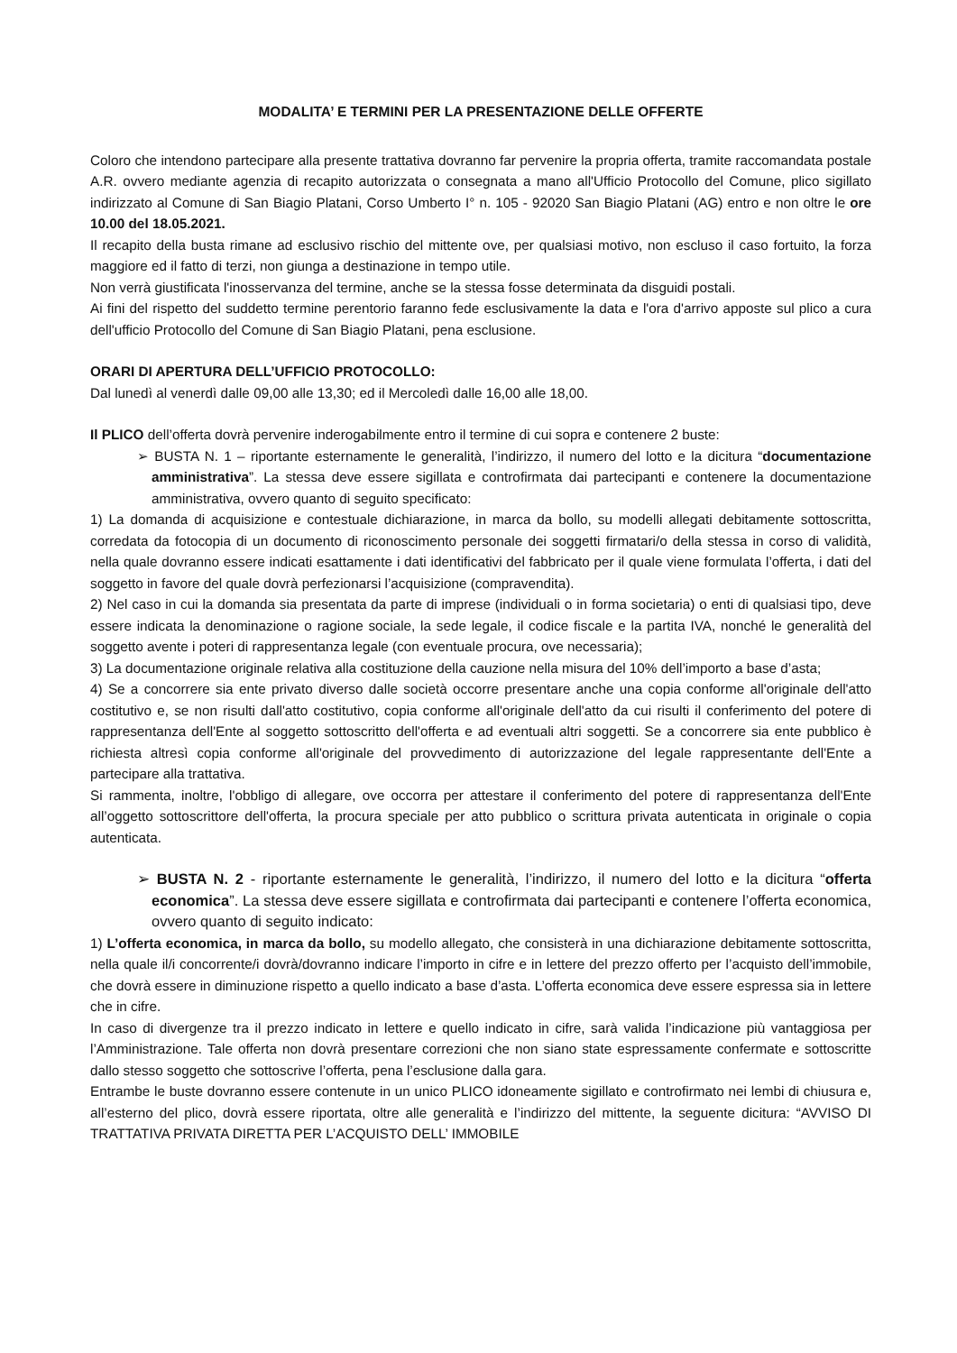MODALITA’ E TERMINI PER LA PRESENTAZIONE DELLE OFFERTE
Coloro che intendono partecipare alla presente trattativa dovranno far pervenire la propria offerta, tramite raccomandata postale A.R. ovvero mediante agenzia di recapito autorizzata o consegnata a mano all'Ufficio Protocollo del Comune, plico sigillato indirizzato al Comune di San Biagio Platani, Corso Umberto I° n. 105 - 92020 San Biagio Platani (AG) entro e non oltre le ore 10.00 del 18.05.2021.
Il recapito della busta rimane ad esclusivo rischio del mittente ove, per qualsiasi motivo, non escluso il caso fortuito, la forza maggiore ed il fatto di terzi, non giunga a destinazione in tempo utile.
Non verrà giustificata l'inosservanza del termine, anche se la stessa fosse determinata da disguidi postali.
Ai fini del rispetto del suddetto termine perentorio faranno fede esclusivamente la data e l'ora d'arrivo apposte sul plico a cura dell'ufficio Protocollo del Comune di San Biagio Platani, pena esclusione.
ORARI DI APERTURA DELL’UFFICIO PROTOCOLLO:
Dal lunedì al venerdì dalle 09,00 alle 13,30; ed il Mercoledì dalle 16,00 alle 18,00.
Il PLICO dell’offerta dovrà pervenire inderogabilmente entro il termine di cui sopra e contenere 2 buste:
➢ BUSTA N. 1 – riportante esternamente le generalità, l’indirizzo, il numero del lotto e la dicitura “documentazione amministrativa”. La stessa deve essere sigillata e controfirmata dai partecipanti e contenere la documentazione amministrativa, ovvero quanto di seguito specificato:
1) La domanda di acquisizione e contestuale dichiarazione, in marca da bollo, su modelli allegati debitamente sottoscritta, corredata da fotocopia di un documento di riconoscimento personale dei soggetti firmatari/o della stessa in corso di validità, nella quale dovranno essere indicati esattamente i dati identificativi del fabbricato per il quale viene formulata l’offerta, i dati del soggetto in favore del quale dovrà perfezionarsi l’acquisizione (compravendita).
2) Nel caso in cui la domanda sia presentata da parte di imprese (individuali o in forma societaria) o enti di qualsiasi tipo, deve essere indicata la denominazione o ragione sociale, la sede legale, il codice fiscale e la partita IVA, nonché le generalità del soggetto avente i poteri di rappresentanza legale (con eventuale procura, ove necessaria);
3) La documentazione originale relativa alla costituzione della cauzione nella misura del 10% dell’importo a base d’asta;
4) Se a concorrere sia ente privato diverso dalle società occorre presentare anche una copia conforme all'originale dell'atto costitutivo e, se non risulti dall'atto costitutivo, copia conforme all'originale dell'atto da cui risulti il conferimento del potere di rappresentanza dell'Ente al soggetto sottoscritto dell'offerta e ad eventuali altri soggetti. Se a concorrere sia ente pubblico è richiesta altresì copia conforme all'originale del provvedimento di autorizzazione del legale rappresentante dell'Ente a partecipare alla trattativa.
Si rammenta, inoltre, l'obbligo di allegare, ove occorra per attestare il conferimento del potere di rappresentanza dell'Ente all’oggetto sottoscrittore dell'offerta, la procura speciale per atto pubblico o scrittura privata autenticata in originale o copia autenticata.
➢ BUSTA N. 2 - riportante esternamente le generalità, l’indirizzo, il numero del lotto e la dicitura “offerta economica”. La stessa deve essere sigillata e controfirmata dai partecipanti e contenere l’offerta economica, ovvero quanto di seguito indicato:
1) L’offerta economica, in marca da bollo, su modello allegato, che consisterà in una dichiarazione debitamente sottoscritta, nella quale il/i concorrente/i dovrà/dovranno indicare l’importo in cifre e in lettere del prezzo offerto per l’acquisto dell’immobile, che dovrà essere in diminuzione rispetto a quello indicato a base d’asta. L’offerta economica deve essere espressa sia in lettere che in cifre.
In caso di divergenze tra il prezzo indicato in lettere e quello indicato in cifre, sarà valida l’indicazione più vantaggiosa per l’Amministrazione. Tale offerta non dovrà presentare correzioni che non siano state espressamente confermate e sottoscritte dallo stesso soggetto che sottoscrive l’offerta, pena l’esclusione dalla gara.
Entrambe le buste dovranno essere contenute in un unico PLICO idoneamente sigillato e controfirmato nei lembi di chiusura e, all’esterno del plico, dovrà essere riportata, oltre alle generalità e l’indirizzo del mittente, la seguente dicitura: “AVVISO DI TRATTATIVA PRIVATA DIRETTA PER L’ACQUISTO DELL’ IMMOBILE